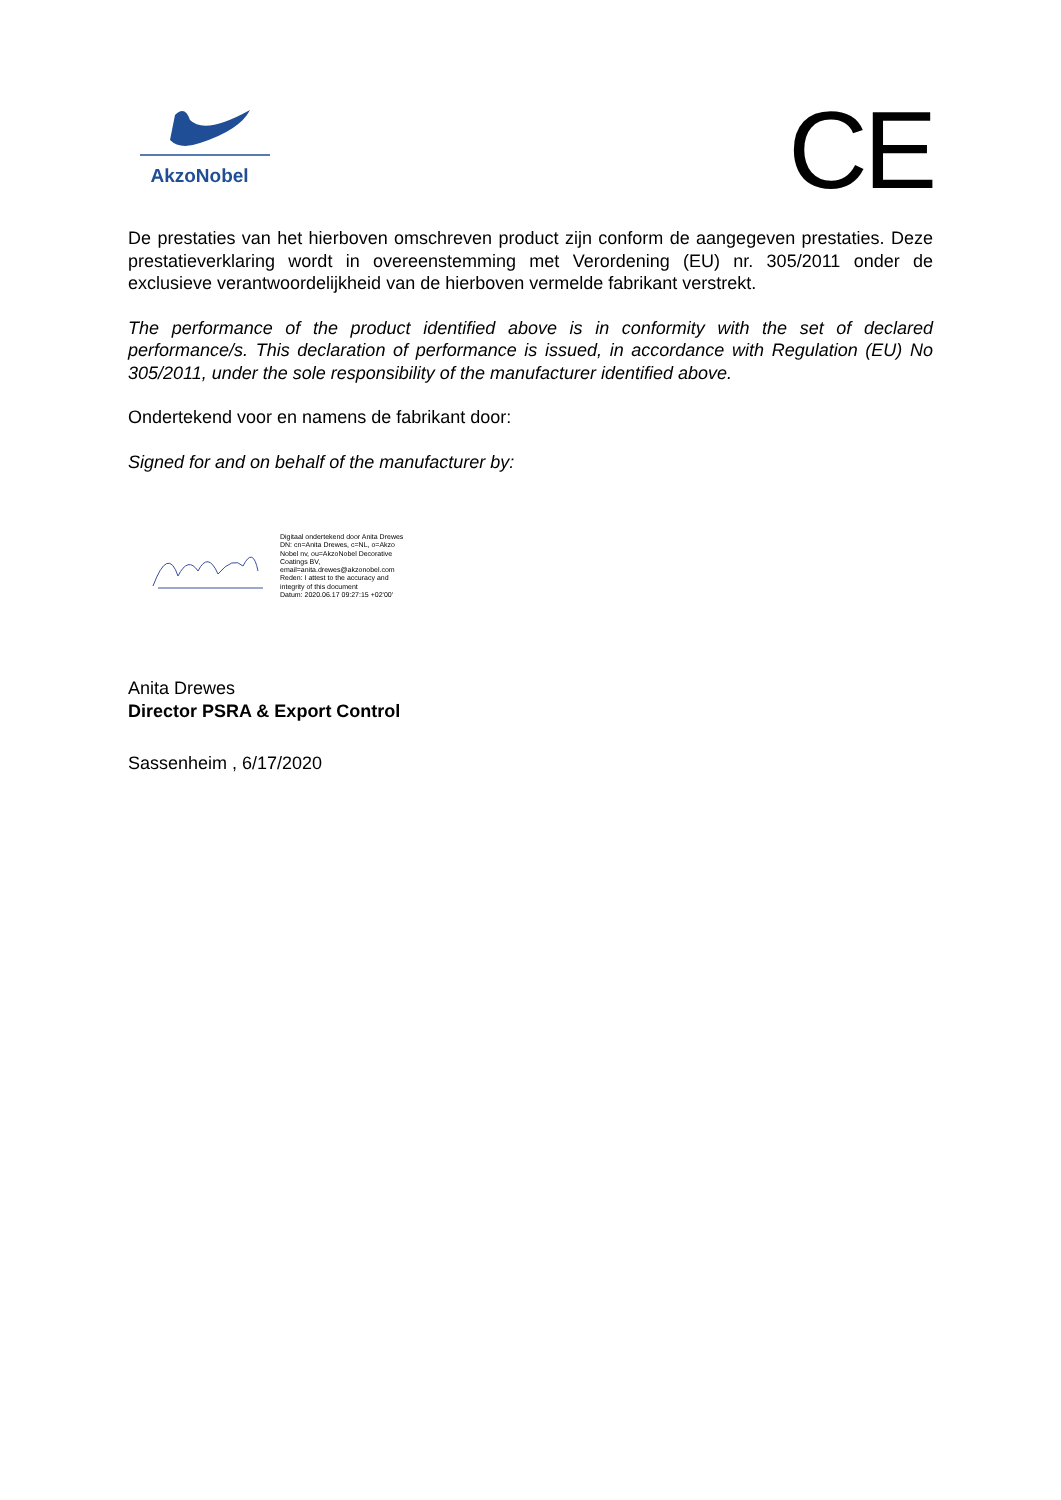AkzoNobel
CE
De prestaties van het hierboven omschreven product zijn conform de aangegeven prestaties. Deze prestatieverklaring wordt in overeenstemming met Verordening (EU) nr. 305/2011 onder de exclusieve verantwoordelijkheid van de hierboven vermelde fabrikant verstrekt.
The performance of the product identified above is in conformity with the set of declared performance/s. This declaration of performance is issued, in accordance with Regulation (EU) No 305/2011, under the sole responsibility of the manufacturer identified above.
Ondertekend voor en namens de fabrikant door:
Signed for and on behalf of the manufacturer by:
Digitaal ondertekend door Anita Drewes
DN: cn=Anita Drewes, c=NL, o=Akzo
Nobel nv, ou=AkzoNobel Decorative
Coatings BV,
email=anita.drewes@akzonobel.com
Reden: I attest to the accuracy and
integrity of this document
Datum: 2020.06.17 09:27:15 +02'00'
Anita Drewes
Director PSRA & Export Control
Sassenheim , 6/17/2020